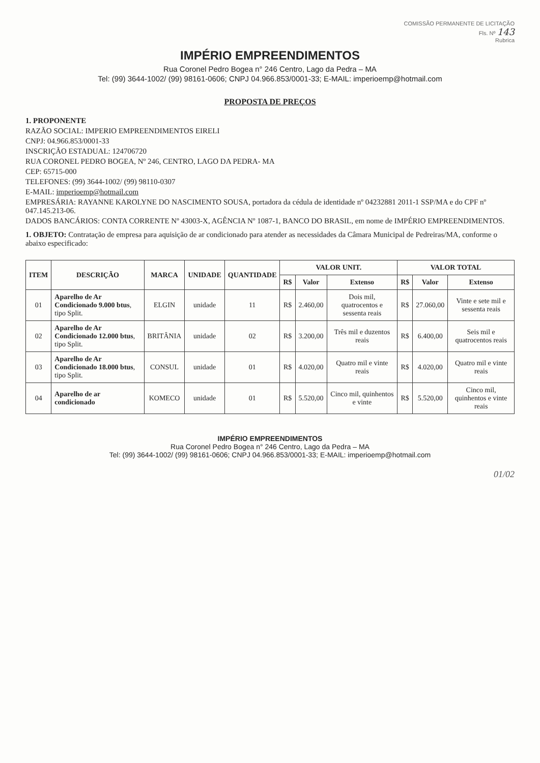COMISSÃO PERMANENTE DE LICITAÇÃO
Fls. Nº 143
Rubrica
IMPÉRIO EMPREENDIMENTOS
Rua Coronel Pedro Bogea n° 246 Centro, Lago da Pedra – MA
Tel: (99) 3644-1002/ (99) 98161-0606; CNPJ 04.966.853/0001-33; E-MAIL: imperioemp@hotmail.com
PROPOSTA DE PREÇOS
1. PROPONENTE
RAZÃO SOCIAL: IMPERIO EMPREENDIMENTOS EIRELI
CNPJ: 04.966.853/0001-33
INSCRIÇÃO ESTADUAL: 124706720
RUA CORONEL PEDRO BOGEA, Nº 246, CENTRO, LAGO DA PEDRA- MA
CEP: 65715-000
TELEFONES: (99) 3644-1002/ (99) 98110-0307
E-MAIL: imperioemp@hotmail.com
EMPRESÁRIA: RAYANNE KAROLYNE DO NASCIMENTO SOUSA, portadora da cédula de identidade nº 04232881 2011-1 SSP/MA e do CPF nº 047.145.213-06.
DADOS BANCÁRIOS: CONTA CORRENTE Nº 43003-X, AGÊNCIA Nº 1087-1, BANCO DO BRASIL, em nome de IMPÉRIO EMPREENDIMENTOS.
1. OBJETO: Contratação de empresa para aquisição de ar condicionado para atender as necessidades da Câmara Municipal de Pedreiras/MA, conforme o abaixo especificado:
| ITEM | DESCRIÇÃO | MARCA | UNIDADE | QUANTIDADE | VALOR UNIT. | | | VALOR TOTAL | | |
| --- | --- | --- | --- | --- | --- | --- | --- | --- | --- | --- |
| | | | | | R$ | Valor | Extenso | R$ | Valor | Extenso |
| 01 | Aparelho de Ar Condicionado 9.000 btus , tipo Split. | ELGIN | unidade | 11 | R$ | 2.460,00 | Dois mil, quatrocentos e sessenta reais | R$ | 27.060,00 | Vinte e sete mil e sessenta reais |
| 02 | Aparelho de Ar Condicionado 12.000 btus , tipo Split. | BRITÂNIA | unidade | 02 | R$ | 3.200,00 | Três mil e duzentos reais | R$ | 6.400,00 | Seis mil e quatrocentos reais |
| 03 | Aparelho de Ar Condicionado 18.000 btus , tipo Split. | CONSUL | unidade | 01 | R$ | 4.020,00 | Quatro mil e vinte reais | R$ | 4.020,00 | Quatro mil e vinte reais |
| 04 | Aparelho de ar condicionado | KOMECO | unidade | 01 | R$ | 5.520,00 | Cinco mil, quinhentos e vinte | R$ | 5.520,00 | Cinco mil, quinhentos e vinte reais |
IMPÉRIO EMPREENDIMENTOS
Rua Coronel Pedro Bogea n° 246 Centro, Lago da Pedra – MA
Tel: (99) 3644-1002/ (99) 98161-0606; CNPJ 04.966.853/0001-33; E-MAIL: imperioemp@hotmail.com
01/02